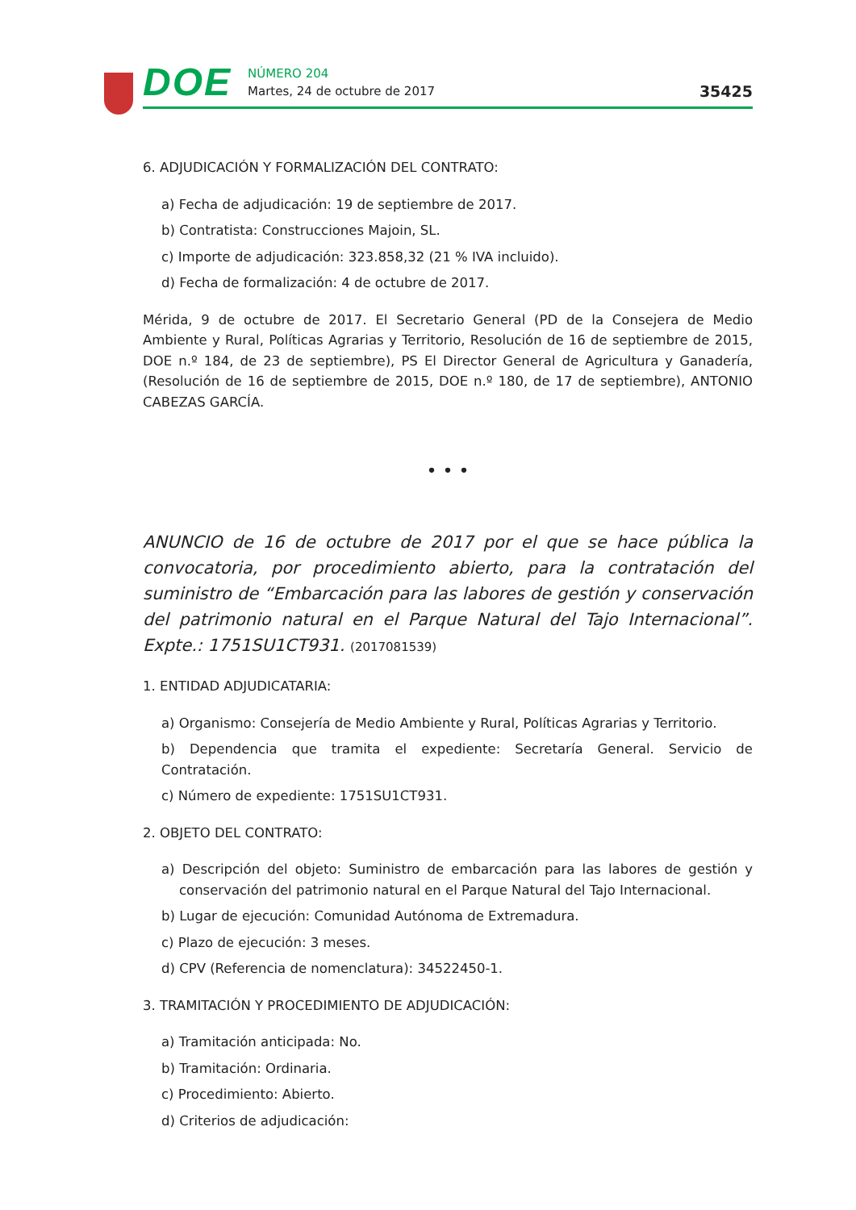DOE
NÚMERO 204
Martes, 24 de octubre de 2017
35425
6. ADJUDICACIÓN Y FORMALIZACIÓN DEL CONTRATO:
a) Fecha de adjudicación: 19 de septiembre de 2017.
b) Contratista: Construcciones Majoin, SL.
c) Importe de adjudicación: 323.858,32 (21 % IVA incluido).
d) Fecha de formalización: 4 de octubre de 2017.
Mérida, 9 de octubre de 2017. El Secretario General (PD de la Consejera de Medio Ambiente y Rural, Políticas Agrarias y Territorio, Resolución de 16 de septiembre de 2015, DOE n.º 184, de 23 de septiembre), PS El Director General de Agricultura y Ganadería, (Resolución de 16 de septiembre de 2015, DOE n.º 180, de 17 de septiembre), ANTONIO CABEZAS GARCÍA.
• • •
ANUNCIO de 16 de octubre de 2017 por el que se hace pública la convocatoria, por procedimiento abierto, para la contratación del suministro de “Embarcación para las labores de gestión y conservación del patrimonio natural en el Parque Natural del Tajo Internacional”. Expte.: 1751SU1CT931. (2017081539)
1. ENTIDAD ADJUDICATARIA:
a) Organismo: Consejería de Medio Ambiente y Rural, Políticas Agrarias y Territorio.
b) Dependencia que tramita el expediente: Secretaría General. Servicio de Contratación.
c) Número de expediente: 1751SU1CT931.
2. OBJETO DEL CONTRATO:
a) Descripción del objeto: Suministro de embarcación para las labores de gestión y conservación del patrimonio natural en el Parque Natural del Tajo Internacional.
b) Lugar de ejecución: Comunidad Autónoma de Extremadura.
c) Plazo de ejecución: 3 meses.
d) CPV (Referencia de nomenclatura): 34522450-1.
3. TRAMITACIÓN Y PROCEDIMIENTO DE ADJUDICACIÓN:
a) Tramitación anticipada: No.
b) Tramitación: Ordinaria.
c) Procedimiento: Abierto.
d) Criterios de adjudicación: